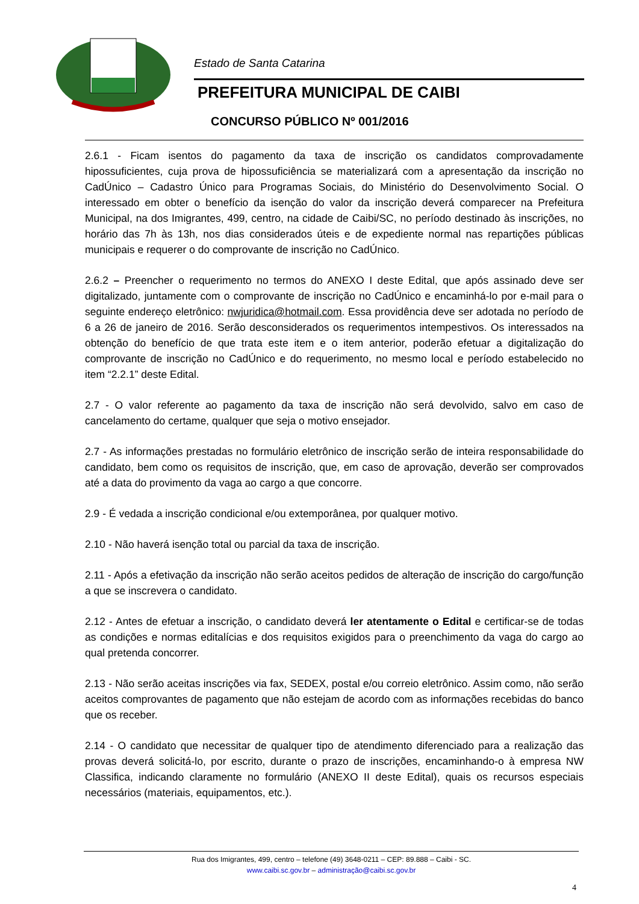Estado de Santa Catarina
PREFEITURA MUNICIPAL DE CAIBI
CONCURSO PÚBLICO Nº 001/2016
2.6.1 - Ficam isentos do pagamento da taxa de inscrição os candidatos comprovadamente hipossuficientes, cuja prova de hipossuficiência se materializará com a apresentação da inscrição no CadÚnico – Cadastro Único para Programas Sociais, do Ministério do Desenvolvimento Social. O interessado em obter o benefício da isenção do valor da inscrição deverá comparecer na Prefeitura Municipal, na dos Imigrantes, 499, centro, na cidade de Caibi/SC, no período destinado às inscrições, no horário das 7h às 13h, nos dias considerados úteis e de expediente normal nas repartições públicas municipais e requerer o do comprovante de inscrição no CadÚnico.
2.6.2 – Preencher o requerimento no termos do ANEXO I deste Edital, que após assinado deve ser digitalizado, juntamente com o comprovante de inscrição no CadÚnico e encaminhá-lo por e-mail para o seguinte endereço eletrônico: nwjuridica@hotmail.com. Essa providência deve ser adotada no período de 6 a 26 de janeiro de 2016. Serão desconsiderados os requerimentos intempestivos. Os interessados na obtenção do benefício de que trata este item e o item anterior, poderão efetuar a digitalização do comprovante de inscrição no CadÚnico e do requerimento, no mesmo local e período estabelecido no item “2.2.1” deste Edital.
2.7 - O valor referente ao pagamento da taxa de inscrição não será devolvido, salvo em caso de cancelamento do certame, qualquer que seja o motivo ensejador.
2.7 - As informações prestadas no formulário eletrônico de inscrição serão de inteira responsabilidade do candidato, bem como os requisitos de inscrição, que, em caso de aprovação, deverão ser comprovados até a data do provimento da vaga ao cargo a que concorre.
2.9 - É vedada a inscrição condicional e/ou extemporânea, por qualquer motivo.
2.10 - Não haverá isenção total ou parcial da taxa de inscrição.
2.11 - Após a efetivação da inscrição não serão aceitos pedidos de alteração de inscrição do cargo/função a que se inscrevera o candidato.
2.12 - Antes de efetuar a inscrição, o candidato deverá ler atentamente o Edital e certificar-se de todas as condições e normas editalícias e dos requisitos exigidos para o preenchimento da vaga do cargo ao qual pretenda concorrer.
2.13 - Não serão aceitas inscrições via fax, SEDEX, postal e/ou correio eletrônico. Assim como, não serão aceitos comprovantes de pagamento que não estejam de acordo com as informações recebidas do banco que os receber.
2.14 - O candidato que necessitar de qualquer tipo de atendimento diferenciado para a realização das provas deverá solicitá-lo, por escrito, durante o prazo de inscrições, encaminhando-o à empresa NW Classifica, indicando claramente no formulário (ANEXO II deste Edital), quais os recursos especiais necessários (materiais, equipamentos, etc.).
Rua dos Imigrantes, 499, centro – telefone (49) 3648-0211 – CEP: 89.888 – Caibi - SC.
www.caibi.sc.gov.br – administração@caibi.sc.gov.br
4